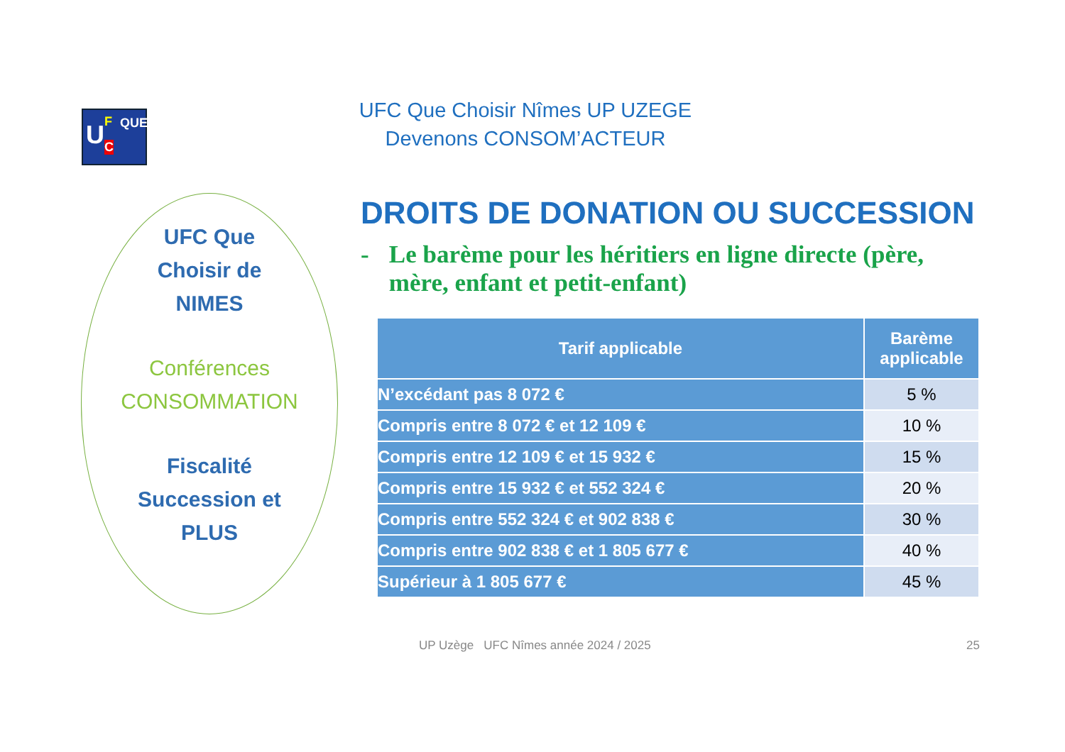U F
C
QUE
UFC Que Choisir Nîmes UP UZEGE
Devenons CONSOM’ACTEUR
UFC Que
Choisir de
NIMES
Conférences
CONSOMMATION
Fiscalité
Succession et
PLUS
DROITS DE DONATION OU SUCCESSION
- Le barème pour les héritiers en ligne directe (père, mère, enfant et petit-enfant)
| Tarif applicable | Barème applicable |
| --- | --- |
| N’excédant pas 8 072 € | 5 % |
| Compris entre 8 072 € et 12 109 € | 10 % |
| Compris entre 12 109 € et 15 932 € | 15 % |
| Compris entre 15 932 € et 552 324 € | 20 % |
| Compris entre 552 324 € et 902 838 € | 30 % |
| Compris entre 902 838 € et 1 805 677 € | 40 % |
| Supérieur à 1 805 677 € | 45 % |
UP Uzège UFC Nîmes année 2024 / 2025 25